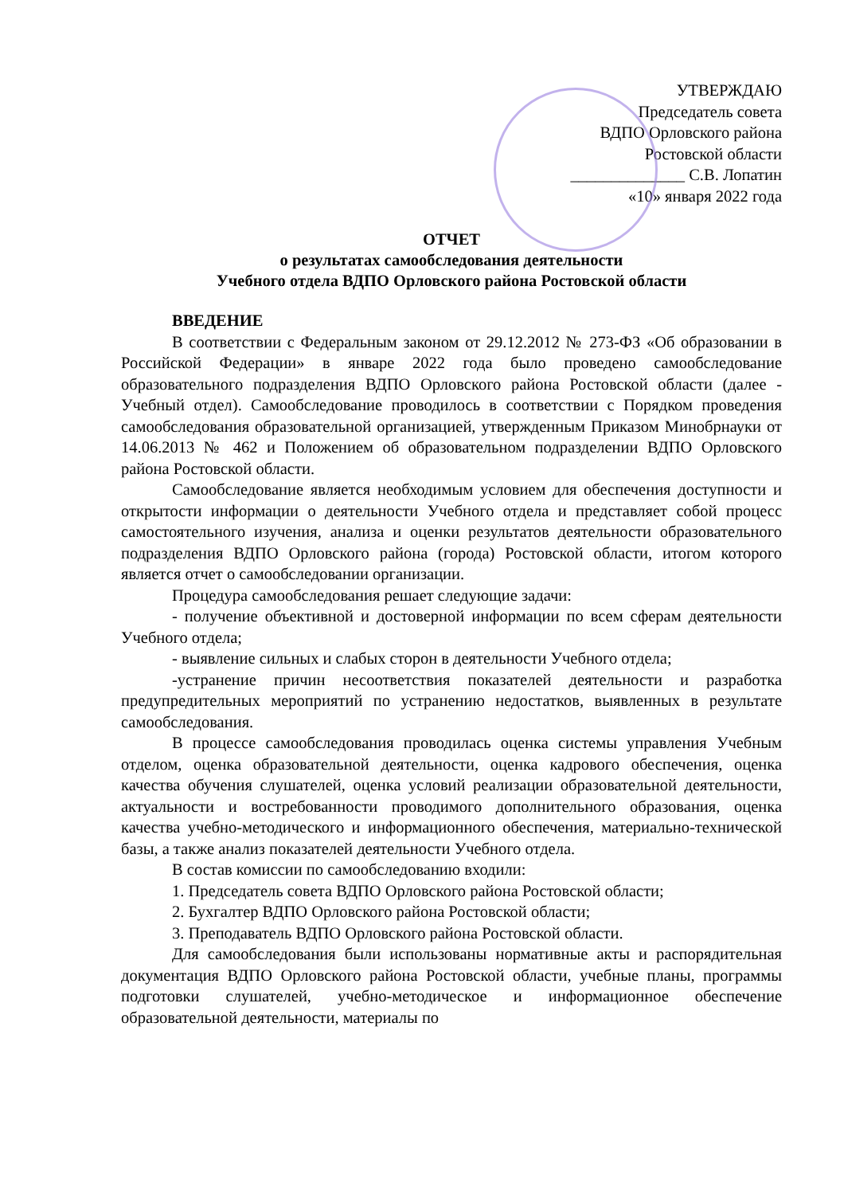УТВЕРЖДАЮ
Председатель совета
ВДПО Орловского района
Ростовской области
______________ С.В. Лопатин
«10» января 2022 года
ОТЧЕТ
о результатах самообследования деятельности
Учебного отдела ВДПО Орловского района Ростовской области
ВВЕДЕНИЕ
В соответствии с Федеральным законом от 29.12.2012 № 273-ФЗ «Об образовании в Российской Федерации» в январе 2022 года было проведено самообследование образовательного подразделения ВДПО Орловского района Ростовской области (далее - Учебный отдел). Самообследование проводилось в соответствии с Порядком проведения самообследования образовательной организацией, утвержденным Приказом Минобрнауки от 14.06.2013 № 462 и Положением об образовательном подразделении ВДПО Орловского района Ростовской области.
Самообследование является необходимым условием для обеспечения доступности и открытости информации о деятельности Учебного отдела и представляет собой процесс самостоятельного изучения, анализа и оценки результатов деятельности образовательного подразделения ВДПО Орловского района (города) Ростовской области, итогом которого является отчет о самообследовании организации.
Процедура самообследования решает следующие задачи:
- получение объективной и достоверной информации по всем сферам деятельности Учебного отдела;
- выявление сильных и слабых сторон в деятельности Учебного отдела;
-устранение причин несоответствия показателей деятельности и разработка предупредительных мероприятий по устранению недостатков, выявленных в результате самообследования.
В процессе самообследования проводилась оценка системы управления Учебным отделом, оценка образовательной деятельности, оценка кадрового обеспечения, оценка качества обучения слушателей, оценка условий реализации образовательной деятельности, актуальности и востребованности проводимого дополнительного образования, оценка качества учебно-методического и информационного обеспечения, материально-технической базы, а также анализ показателей деятельности Учебного отдела.
В состав комиссии по самообследованию входили:
1. Председатель совета ВДПО Орловского района Ростовской области;
2. Бухгалтер ВДПО Орловского района Ростовской области;
3. Преподаватель ВДПО Орловского района Ростовской области.
Для самообследования были использованы нормативные акты и распорядительная документация ВДПО Орловского района Ростовской области, учебные планы, программы подготовки слушателей, учебно-методическое и информационное обеспечение образовательной деятельности, материалы по